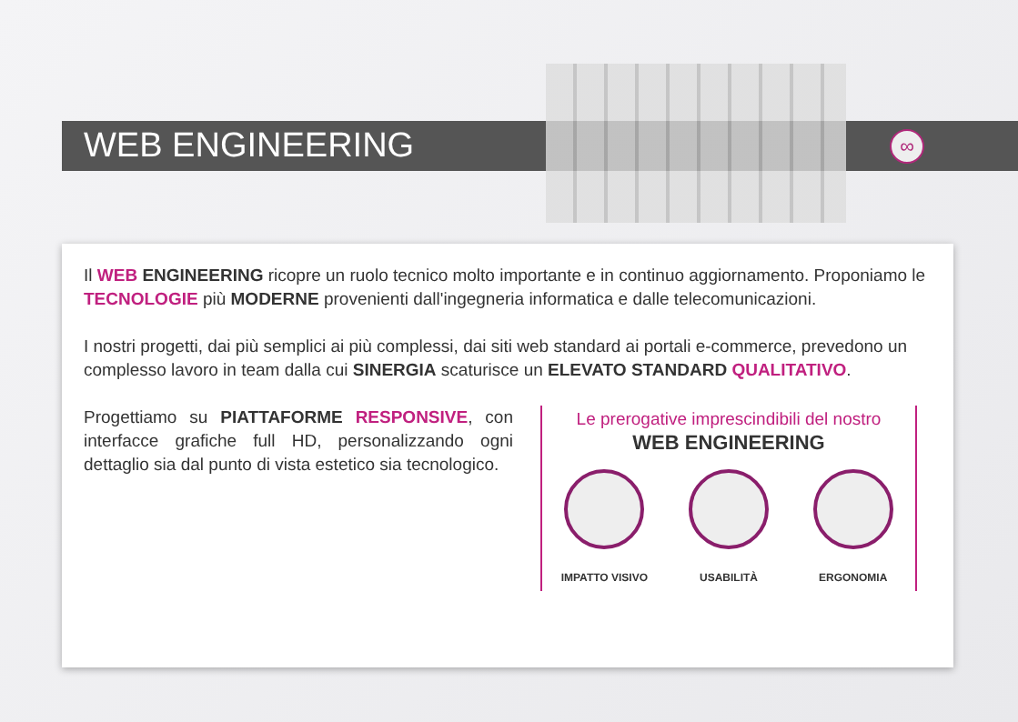WEB ENGINEERING ∞
Il WEB ENGINEERING ricopre un ruolo tecnico molto importante e in continuo aggiornamento. Proponiamo le TECNOLOGIE più MODERNE provenienti dall'ingegneria informatica e dalle telecomunicazioni.
I nostri progetti, dai più semplici ai più complessi, dai siti web standard ai portali e-commerce, prevedono un complesso lavoro in team dalla cui SINERGIA scaturisce un ELEVATO STANDARD QUALITATIVO.
Progettiamo su PIATTAFORME RESPONSIVE, con interfacce grafiche full HD, personalizzando ogni dettaglio sia dal punto di vista estetico sia tecnologico.
Le prerogative imprescindibili del nostro
WEB ENGINEERING
IMPATTO VISIVO USABILITÀ ERGONOMIA